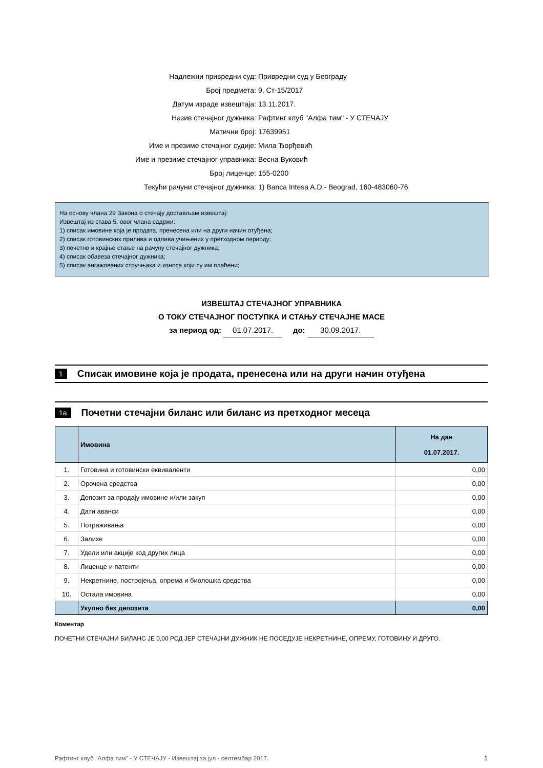Надлежни привредни суд: Привредни суд у Београду
Број предмета: 9. Ст-15/2017
Датум израде извештаја: 13.11.2017.
Назив стечајног дужника: Рафтинг клуб "Алфа тим" - У СТЕЧАЈУ
Матични број: 17639951
Име и презиме стечајног судије: Мила Ђорђевић
Име и презиме стечајног управника: Весна Вуковић
Број лиценце: 155-0200
Текући рачуни стечајног дужника: 1) Banca Intesa A.D.- Beograd, 160-483060-76
На основу члана 29 Закона о стечају достављам извештај:
Извештај из става 5. овог члана садржи:
1) списак имовине која је продата, пренесена или на други начин отуђена;
2) списак готовинских прилива и одлива учињених у претходном периоду;
3) почетно и крајње стање на рачуну стечајног дужника;
4) списак обавеза стечајног дужника;
5) списак ангажованих стручњака и износа који су им плаћени;
ИЗВЕШТАЈ СТЕЧАЈНОГ УПРАВНИКА
О ТОКУ СТЕЧАЈНОГ ПОСТУПКА И СТАЊУ СТЕЧАЈНЕ МАСЕ
за период од: 01.07.2017. до: 30.09.2017.
1 Списак имовине која је продата, пренесена или на други начин отуђена
1а Почетни стечајни биланс или биланс из претходног месеца
| | Имовина | На дан 01.07.2017. |
| --- | --- | --- |
| 1. | Готовина и готовински еквиваленти | 0,00 |
| 2. | Орочена средства | 0,00 |
| 3. | Депозит за продају имовине и/или закуп | 0,00 |
| 4. | Дати аванси | 0,00 |
| 5. | Потраживања | 0,00 |
| 6. | Залихе | 0,00 |
| 7. | Удели или акције код других лица | 0,00 |
| 8. | Лиценце и патенти | 0,00 |
| 9. | Некретнине, постројења, опрема и биолошка средства | 0,00 |
| 10. | Остала имовина | 0,00 |
| | Укупно без депозита | 0,00 |
Коментар
ПОЧЕТНИ СТЕЧАЈНИ БИЛАНС ЈЕ 0,00 РСД ЈЕР СТЕЧАЈНИ ДУЖНИК НЕ ПОСЕДУЈЕ НЕКРЕТНИНЕ, ОПРЕМУ, ГОТОВИНУ И ДРУГО.
Рафтинг клуб "Алфа тим" - У СТЕЧАЈУ - Извештај за јул - септембар 2017. 1